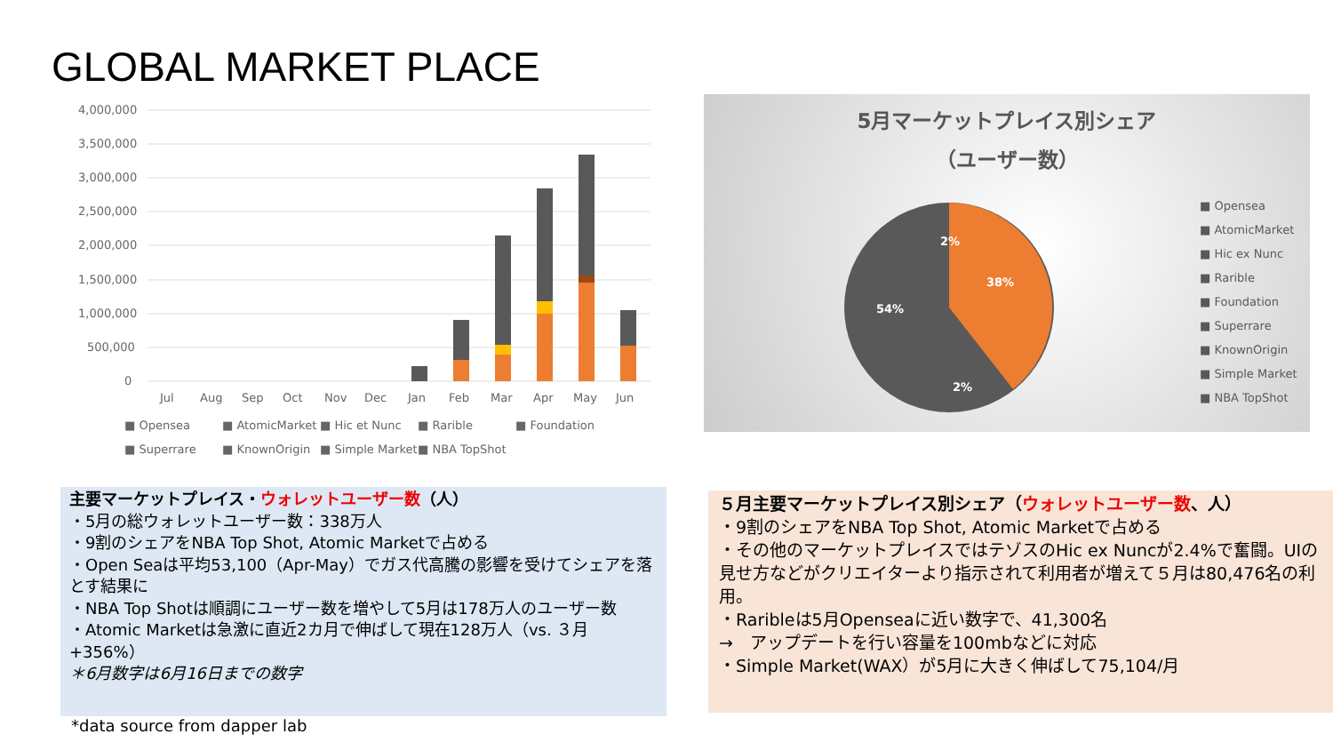GLOBAL MARKET PLACE
4,000,000
3,500,000
3,000,000
2,500,000
2,000,000
1,500,000
1,000,000
500,000
0
Jul
Aug
Sep
Oct
Nov
Dec
Jan
Feb
Mar
Apr
May
Jun
■ Opensea
■ AtomicMarket
■ Hic et Nunc
■ Rarible
■ Foundation
■ Superrare
■ KnownOrigin
■ Simple Market
■ NBA TopShot
5月マーケットプレイス別シェア
（ユーザー数）
54%
38%
2%
2%
■ Opensea
■ AtomicMarket
■ Hic ex Nunc
■ Rarible
■ Foundation
■ Superrare
■ KnownOrigin
■ Simple Market
■ NBA TopShot
主要マーケットプレイス・ウォレットユーザー数（人）
・5月の総ウォレットユーザー数：338万人
・9割のシェアをNBA Top Shot, Atomic Marketで占める
・Open Seaは平均53,100（Apr-May）でガス代高騰の影響を受けてシェアを落とす結果に
・NBA Top Shotは順調にユーザー数を増やして5月は178万人のユーザー数
・Atomic Marketは急激に直近2カ月で伸ばして現在128万人（vs. ３月+356%）
＊6月数字は6月16日までの数字
５月主要マーケットプレイス別シェア（ウォレットユーザー数、人）
・9割のシェアをNBA Top Shot, Atomic Marketで占める
・その他のマーケットプレイスではテゾスのHic ex Nuncが2.4%で奮闘。UIの見せ方などがクリエイターより指示されて利用者が増えて５月は80,476名の利用。
・Raribleは5月Openseaに近い数字で、41,300名
→　アップデートを行い容量を100mbなどに対応
・Simple Market(WAX）が5月に大きく伸ばして75,104/月
*data source from dapper lab